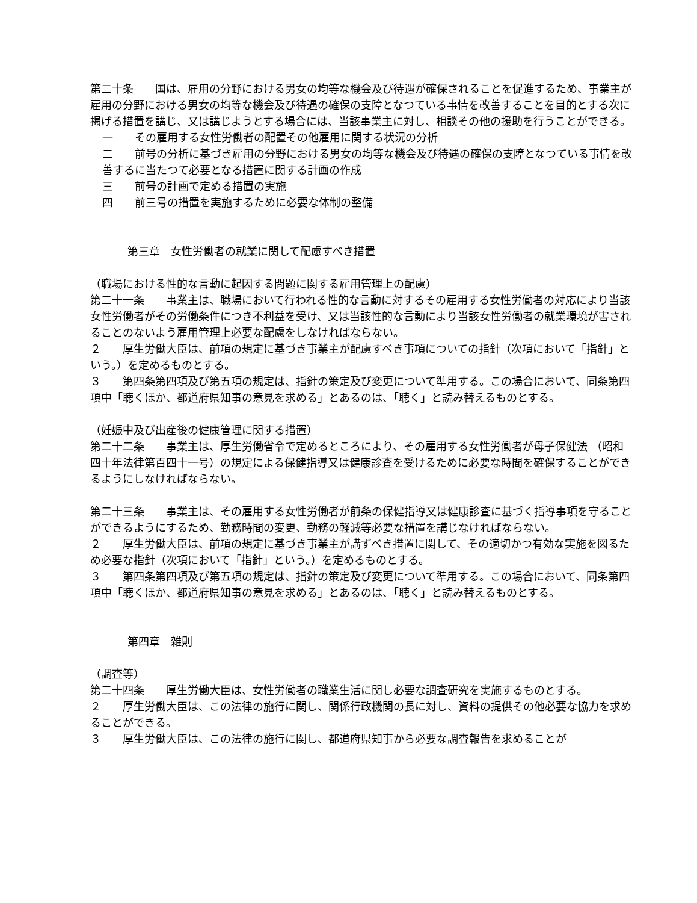第二十条　　国は、雇用の分野における男女の均等な機会及び待遇が確保されることを促進するため、事業主が雇用の分野における男女の均等な機会及び待遇の確保の支障となつている事情を改善することを目的とする次に掲げる措置を講じ、又は講じようとする場合には、当該事業主に対し、相談その他の援助を行うことができる。
一　　その雇用する女性労働者の配置その他雇用に関する状況の分析
二　　前号の分析に基づき雇用の分野における男女の均等な機会及び待遇の確保の支障となつている事情を改善するに当たつて必要となる措置に関する計画の作成
三　　前号の計画で定める措置の実施
四　　前三号の措置を実施するために必要な体制の整備
第三章　女性労働者の就業に関して配慮すべき措置
（職場における性的な言動に起因する問題に関する雇用管理上の配慮）
第二十一条　　事業主は、職場において行われる性的な言動に対するその雇用する女性労働者の対応により当該女性労働者がその労働条件につき不利益を受け、又は当該性的な言動により当該女性労働者の就業環境が害されることのないよう雇用管理上必要な配慮をしなければならない。
２　　厚生労働大臣は、前項の規定に基づき事業主が配慮すべき事項についての指針（次項において「指針」という。）を定めるものとする。
３　　第四条第四項及び第五項の規定は、指針の策定及び変更について準用する。この場合において、同条第四項中「聴くほか、都道府県知事の意見を求める」とあるのは、「聴く」と読み替えるものとする。
（妊娠中及び出産後の健康管理に関する措置）
第二十二条　　事業主は、厚生労働省令で定めるところにより、その雇用する女性労働者が母子保健法 （昭和四十年法律第百四十一号）の規定による保健指導又は健康診査を受けるために必要な時間を確保することができるようにしなければならない。
第二十三条　　事業主は、その雇用する女性労働者が前条の保健指導又は健康診査に基づく指導事項を守ることができるようにするため、勤務時間の変更、勤務の軽減等必要な措置を講じなければならない。
２　　厚生労働大臣は、前項の規定に基づき事業主が講ずべき措置に関して、その適切かつ有効な実施を図るため必要な指針（次項において「指針」という。）を定めるものとする。
３　　第四条第四項及び第五項の規定は、指針の策定及び変更について準用する。この場合において、同条第四項中「聴くほか、都道府県知事の意見を求める」とあるのは、「聴く」と読み替えるものとする。
第四章　雑則
（調査等）
第二十四条　　厚生労働大臣は、女性労働者の職業生活に関し必要な調査研究を実施するものとする。
２　　厚生労働大臣は、この法律の施行に関し、関係行政機関の長に対し、資料の提供その他必要な協力を求めることができる。
３　　厚生労働大臣は、この法律の施行に関し、都道府県知事から必要な調査報告を求めることが